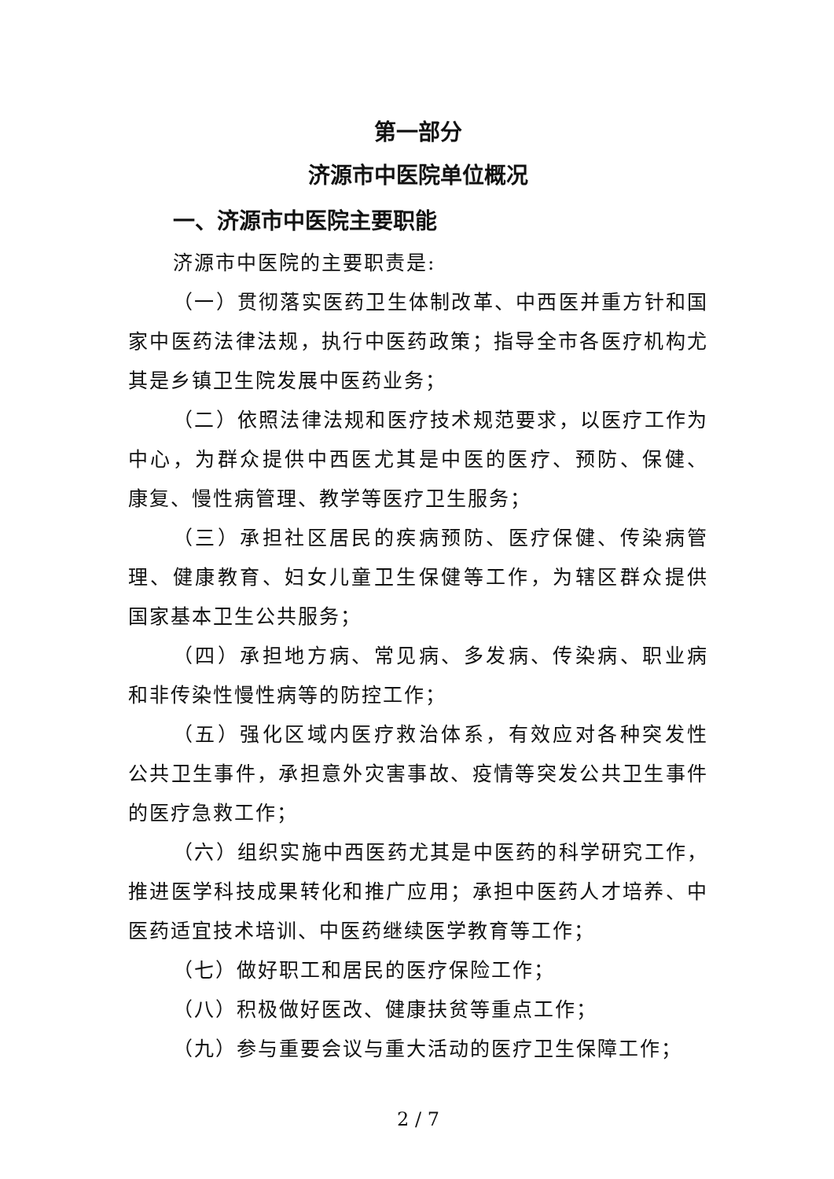第一部分
济源市中医院单位概况
一、济源市中医院主要职能
济源市中医院的主要职责是:
（一）贯彻落实医药卫生体制改革、中西医并重方针和国家中医药法律法规，执行中医药政策；指导全市各医疗机构尤其是乡镇卫生院发展中医药业务；
（二）依照法律法规和医疗技术规范要求，以医疗工作为中心，为群众提供中西医尤其是中医的医疗、预防、保健、 康复、慢性病管理、教学等医疗卫生服务；
（三）承担社区居民的疾病预防、医疗保健、传染病管 理、健康教育、妇女儿童卫生保健等工作，为辖区群众提供 国家基本卫生公共服务；
（四）承担地方病、常见病、多发病、传染病、职业病 和非传染性慢性病等的防控工作；
（五）强化区域内医疗救治体系，有效应对各种突发性 公共卫生事件，承担意外灾害事故、疫情等突发公共卫生事件的医疗急救工作；
（六）组织实施中西医药尤其是中医药的科学研究工作，推进医学科技成果转化和推广应用；承担中医药人才培养、中医药适宜技术培训、中医药继续医学教育等工作；
（七）做好职工和居民的医疗保险工作；
（八）积极做好医改、健康扶贫等重点工作；
（九）参与重要会议与重大活动的医疗卫生保障工作；
2 / 7